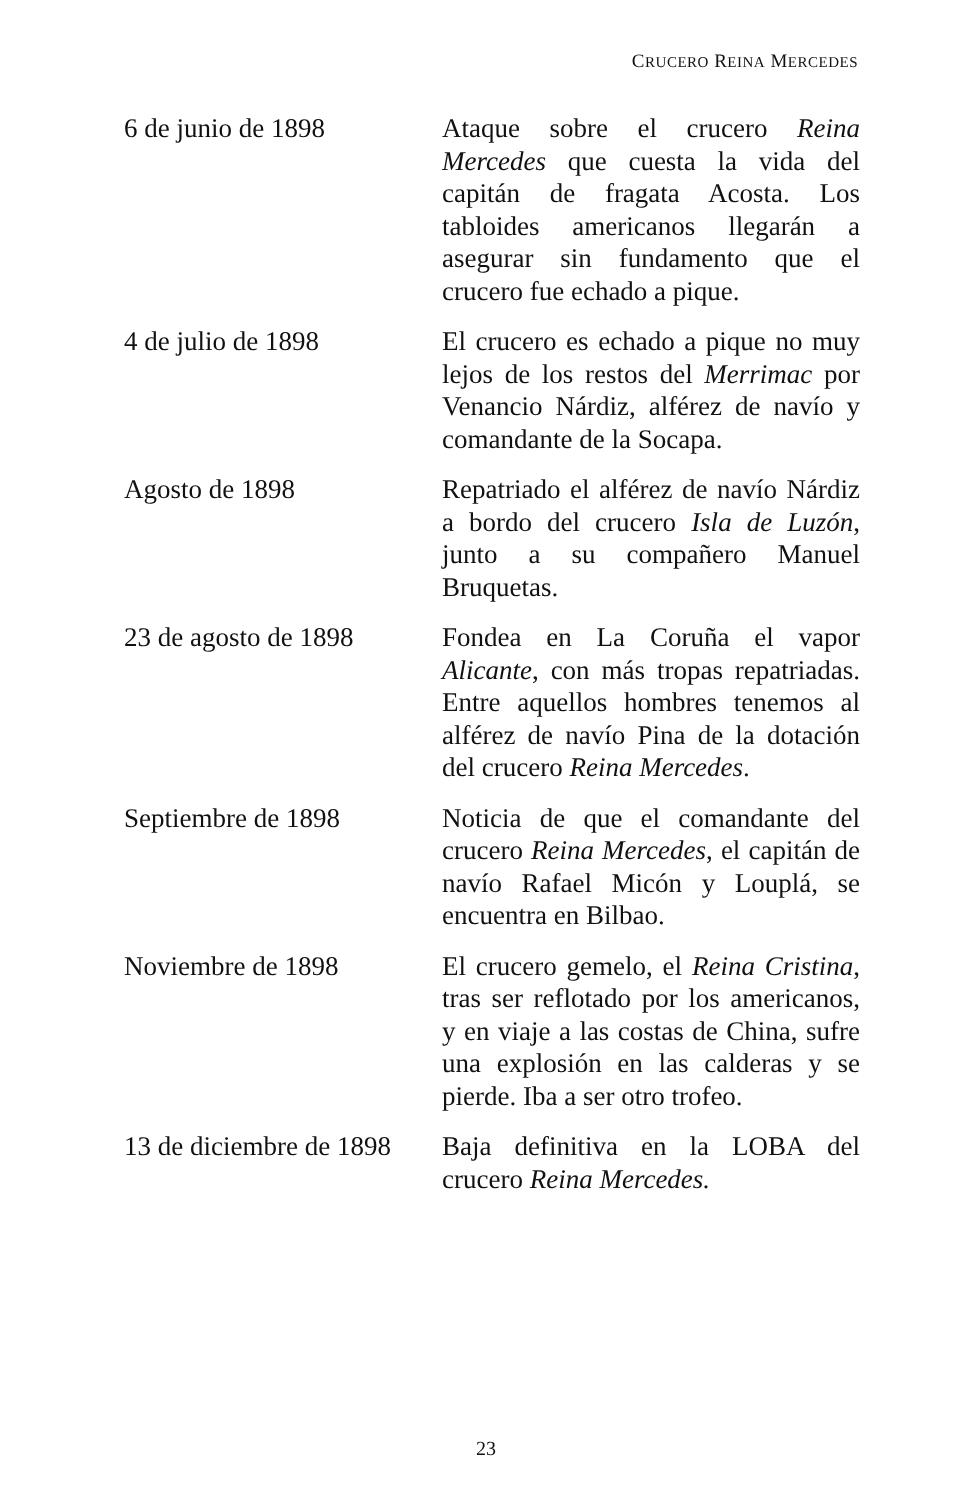CRUCERO REINA MERCEDES
| 6 de junio de 1898 | Ataque sobre el crucero Reina Mercedes que cuesta la vida del capitán de fragata Acosta. Los tabloides americanos llegarán a asegurar sin fundamento que el crucero fue echado a pique. |
| 4 de julio de 1898 | El crucero es echado a pique no muy lejos de los restos del Merrimac por Venancio Nárdiz, alférez de navío y comandante de la Socapa. |
| Agosto de 1898 | Repatriado el alférez de navío Nárdiz a bordo del crucero Isla de Luzón , junto a su compañero Manuel Bruquetas. |
| 23 de agosto de 1898 | Fondea en La Coruña el vapor Alicante , con más tropas repatriadas. Entre aquellos hombres tenemos al alférez de navío Pina de la dotación del crucero Reina Mercedes . |
| Septiembre de 1898 | Noticia de que el comandante del crucero Reina Mercedes , el capitán de navío Rafael Micón y Louplá, se encuentra en Bilbao. |
| Noviembre de 1898 | El crucero gemelo, el Reina Cristina , tras ser reflotado por los americanos, y en viaje a las costas de China, sufre una explosión en las calderas y se pierde. Iba a ser otro trofeo. |
| 13 de diciembre de 1898 | Baja definitiva en la LOBA del crucero Reina Mercedes. |
23